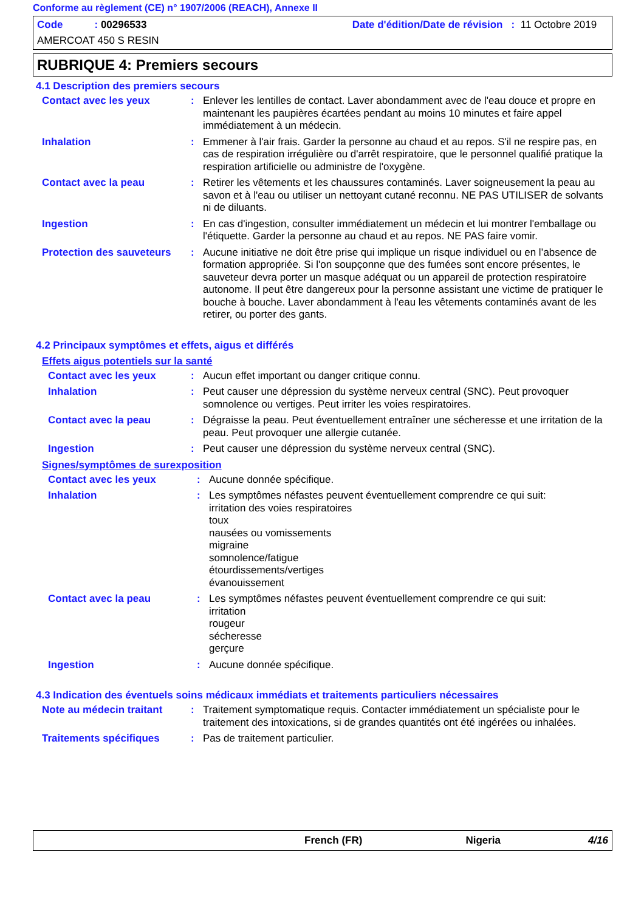Conforme au règlement (CE) n° 1907/2006 (REACH), Annexe II
Code : 00296533 Date d'édition/Date de révision : 11 Octobre 2019
AMERCOAT 450 S RESIN
RUBRIQUE 4: Premiers secours
4.1 Description des premiers secours
Contact avec les yeux : Enlever les lentilles de contact. Laver abondamment avec de l'eau douce et propre en maintenant les paupières écartées pendant au moins 10 minutes et faire appel immédiatement à un médecin.
Inhalation : Emmener à l'air frais. Garder la personne au chaud et au repos. S'il ne respire pas, en cas de respiration irrégulière ou d'arrêt respiratoire, que le personnel qualifié pratique la respiration artificielle ou administre de l'oxygène.
Contact avec la peau : Retirer les vêtements et les chaussures contaminés. Laver soigneusement la peau au savon et à l'eau ou utiliser un nettoyant cutané reconnu. NE PAS UTILISER de solvants ni de diluants.
Ingestion : En cas d'ingestion, consulter immédiatement un médecin et lui montrer l'emballage ou l'étiquette. Garder la personne au chaud et au repos. NE PAS faire vomir.
Protection des sauveteurs
: Aucune initiative ne doit être prise qui implique un risque individuel ou en l’absence de formation appropriée. Si l'on soupçonne que des fumées sont encore présentes, le sauveteur devra porter un masque adéquat ou un appareil de protection respiratoire autonome. Il peut être dangereux pour la personne assistant une victime de pratiquer le bouche à bouche. Laver abondamment à l'eau les vêtements contaminés avant de les retirer, ou porter des gants.
4.2 Principaux symptômes et effets, aigus et différés
Effets aigus potentiels sur la santé
Contact avec les yeux : Aucun effet important ou danger critique connu.
Inhalation : Peut causer une dépression du système nerveux central (SNC). Peut provoquer somnolence ou vertiges. Peut irriter les voies respiratoires.
Contact avec la peau : Dégraisse la peau. Peut éventuellement entraîner une sécheresse et une irritation de la peau. Peut provoquer une allergie cutanée.
Ingestion : Peut causer une dépression du système nerveux central (SNC).
Signes/symptômes de surexposition
Contact avec les yeux : Aucune donnée spécifique.
Inhalation : Les symptômes néfastes peuvent éventuellement comprendre ce qui suit:
irritation des voies respiratoires
toux
nausées ou vomissements
migraine
somnolence/fatigue
étourdissements/vertiges
évanouissement
Contact avec la peau : Les symptômes néfastes peuvent éventuellement comprendre ce qui suit:
irritation
rougeur
sécheresse
gerçure
Ingestion : Aucune donnée spécifique.
4.3 Indication des éventuels soins médicaux immédiats et traitements particuliers nécessaires
Note au médecin traitant : Traitement symptomatique requis. Contacter immédiatement un spécialiste pour le traitement des intoxications, si de grandes quantités ont été ingérées ou inhalées.
Traitements spécifiques : Pas de traitement particulier.
French (FR) Nigeria 4/16